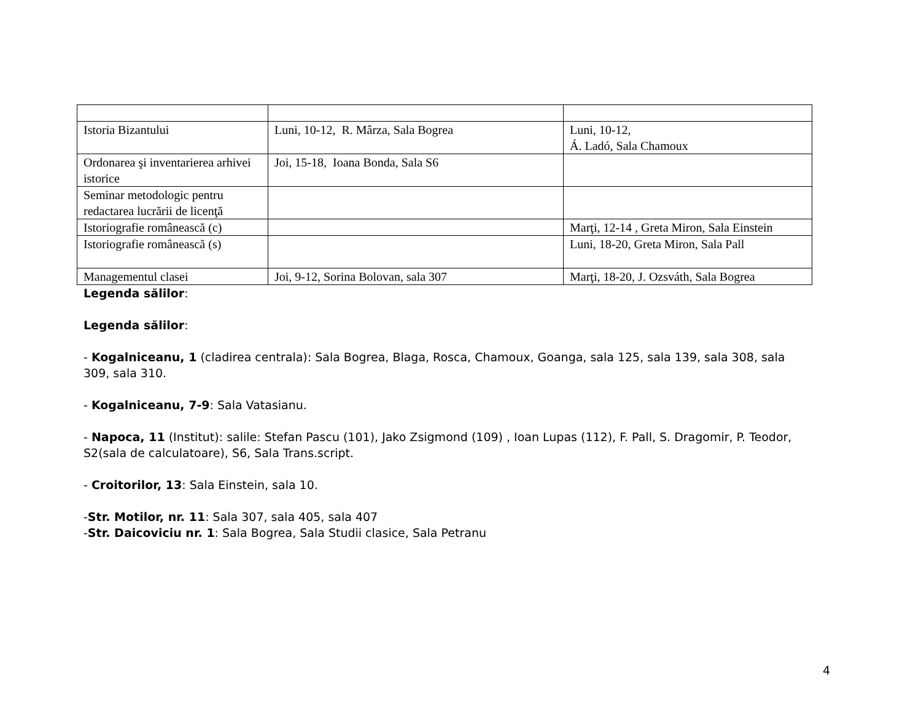| Istoria Bizantului | Luni, 10-12, R. Mârza, Sala Bogrea | Luni, 10-12, Á. Ladó, Sala Chamoux |
| Ordonarea şi inventarierea arhivei istorice | Joi, 15-18, Ioana Bonda, Sala S6 | |
| Seminar metodologic pentru redactarea lucrării de licenţă | | |
| Istoriografie românească (c) | | Marţi, 12-14 , Greta Miron, Sala Einstein |
| Istoriografie românească (s) | | Luni, 18-20, Greta Miron, Sala Pall |
| Managementul clasei | Joi, 9-12, Sorina Bolovan, sala 307 | Marţi, 18-20, J. Ozsváth, Sala Bogrea |
Legenda sălilor:
Legenda sălilor:
- Kogalniceanu, 1 (cladirea centrala): Sala Bogrea, Blaga, Rosca, Chamoux, Goanga, sala 125, sala 139, sala 308, sala 309, sala 310.
- Kogalniceanu, 7-9: Sala Vatasianu.
- Napoca, 11 (Institut): salile: Stefan Pascu (101), Jako Zsigmond (109) , Ioan Lupas (112), F. Pall, S. Dragomir, P. Teodor, S2(sala de calculatoare), S6, Sala Trans.script.
- Croitorilor, 13: Sala Einstein, sala 10.
-Str. Motilor, nr. 11: Sala 307, sala 405, sala 407
-Str. Daicoviciu nr. 1: Sala Bogrea, Sala Studii clasice, Sala Petranu
4